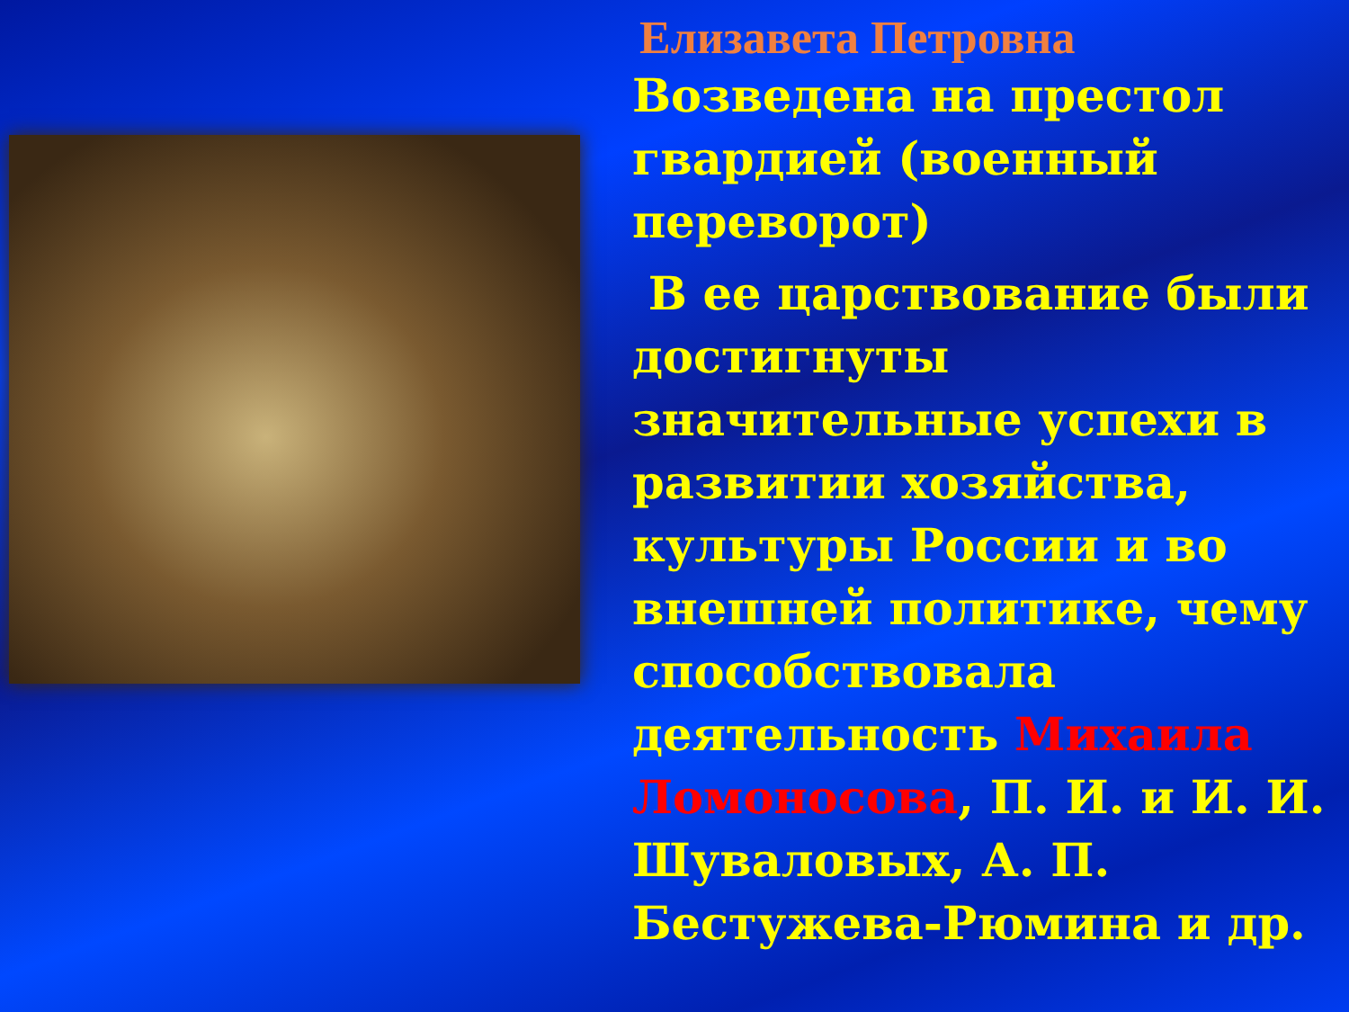Елизавета Петровна
Возведена на престол гвардией (военный переворот)
В ее царствование были достигнуты значительные успехи в развитии хозяйства, культуры России и во внешней политике, чему способствовала деятельность Михаила Ломоносова, П. И. и И. И. Шуваловых, А. П. Бестужева-Рюмина и др.